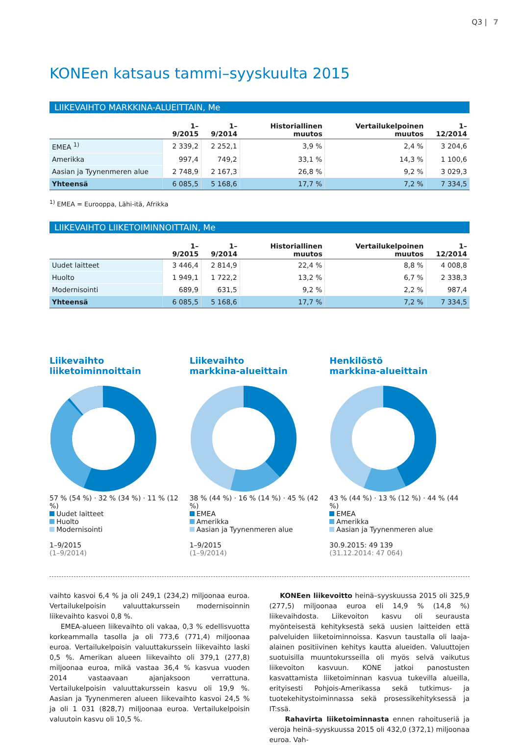Q3 | 7
KONEen katsaus tammi–syyskuulta 2015
LIIKEVAIHTO MARKKINA-ALUEITTAIN, Me
| | 1–9/2015 | 1–9/2014 | Historiallinen muutos | Vertailukelpoinen muutos | 1–12/2014 |
| --- | --- | --- | --- | --- | --- |
| EMEA <sup>1)</sup> | 2 339,2 | 2 252,1 | 3,9 % | 2,4 % | 3 204,6 |
| Amerikka | 997,4 | 749,2 | 33,1 % | 14,3 % | 1 100,6 |
| Aasian ja Tyynenmeren alue | 2 748,9 | 2 167,3 | 26,8 % | 9,2 % | 3 029,3 |
| Yhteensä | 6 085,5 | 5 168,6 | 17,7 % | 7,2 % | 7 334,5 |
<sup>1)</sup> EMEA = Eurooppa, Lähi-itä, Afrikka
LIIKEVAIHTO LIIKETOIMINNOITTAIN, Me
| | 1–9/2015 | 1–9/2014 | Historiallinen muutos | Vertailukelpoinen muutos | 1–12/2014 |
| --- | --- | --- | --- | --- | --- |
| Uudet laitteet | 3 446,4 | 2 814,9 | 22,4 % | 8,8 % | 4 008,8 |
| Huolto | 1 949,1 | 1 722,2 | 13,2 % | 6,7 % | 2 338,3 |
| Modernisointi | 689,9 | 631,5 | 9,2 % | 2,2 % | 987,4 |
| Yhteensä | 6 085,5 | 5 168,6 | 17,7 % | 7,2 % | 7 334,5 |
Liikevaihto
liiketoiminnoittain
57 % (54 %) · 32 % (34 %) · 11 % (12 %)
Uudet laitteet
Huolto
Modernisointi
1–9/2015
(1–9/2014)
Liikevaihto
markkina-alueittain
38 % (44 %) · 16 % (14 %) · 45 % (42 %)
EMEA
Amerikka
Aasian ja Tyynenmeren alue
1–9/2015
(1–9/2014)
Henkilöstö
markkina-alueittain
43 % (44 %) · 13 % (12 %) · 44 % (44 %)
EMEA
Amerikka
Aasian ja Tyynenmeren alue
30.9.2015: 49 139
(31.12.2014: 47 064)
vaihto kasvoi 6,4 % ja oli 249,1 (234,2) miljoonaa euroa. Vertailukelpoisin valuuttakurssein modernisoinnin liikevaihto kasvoi 0,8 %.
EMEA-alueen liikevaihto oli vakaa, 0,3 % edellisvuotta korkeammalla tasolla ja oli 773,6 (771,4) miljoonaa euroa. Vertailukelpoisin valuuttakurssein liikevaihto laski 0,5 %. Amerikan alueen liikevaihto oli 379,1 (277,8) miljoonaa euroa, mikä vastaa 36,4 % kasvua vuoden 2014 vastaavaan ajanjaksoon verrattuna. Vertailukelpoisin valuuttakurssein kasvu oli 19,9 %. Aasian ja Tyynenmeren alueen liikevaihto kasvoi 24,5 % ja oli 1 031 (828,7) miljoonaa euroa. Vertailukelpoisin valuutoin kasvu oli 10,5 %.
KONEen liikevoitto heinä–syyskuussa 2015 oli 325,9 (277,5) miljoonaa euroa eli 14,9 % (14,8 %) liikevaihdosta. Liikevoiton kasvu oli seurausta myönteisestä kehityksestä sekä uusien laitteiden että palveluiden liiketoiminnoissa. Kasvun taustalla oli laaja-alainen positiivinen kehitys kautta alueiden. Valuuttojen suotuisilla muuntokursseilla oli myös selvä vaikutus liikevoiton kasvuun. KONE jatkoi panostusten kasvattamista liiketoiminnan kasvua tukevilla alueilla, erityisesti Pohjois-Amerikassa sekä tutkimus- ja tuotekehitystoiminnassa sekä prosessikehityksessä ja IT:ssä.
Rahavirta liiketoiminnasta ennen rahoituseriä ja veroja heinä–syyskuussa 2015 oli 432,0 (372,1) miljoonaa euroa. Vah-